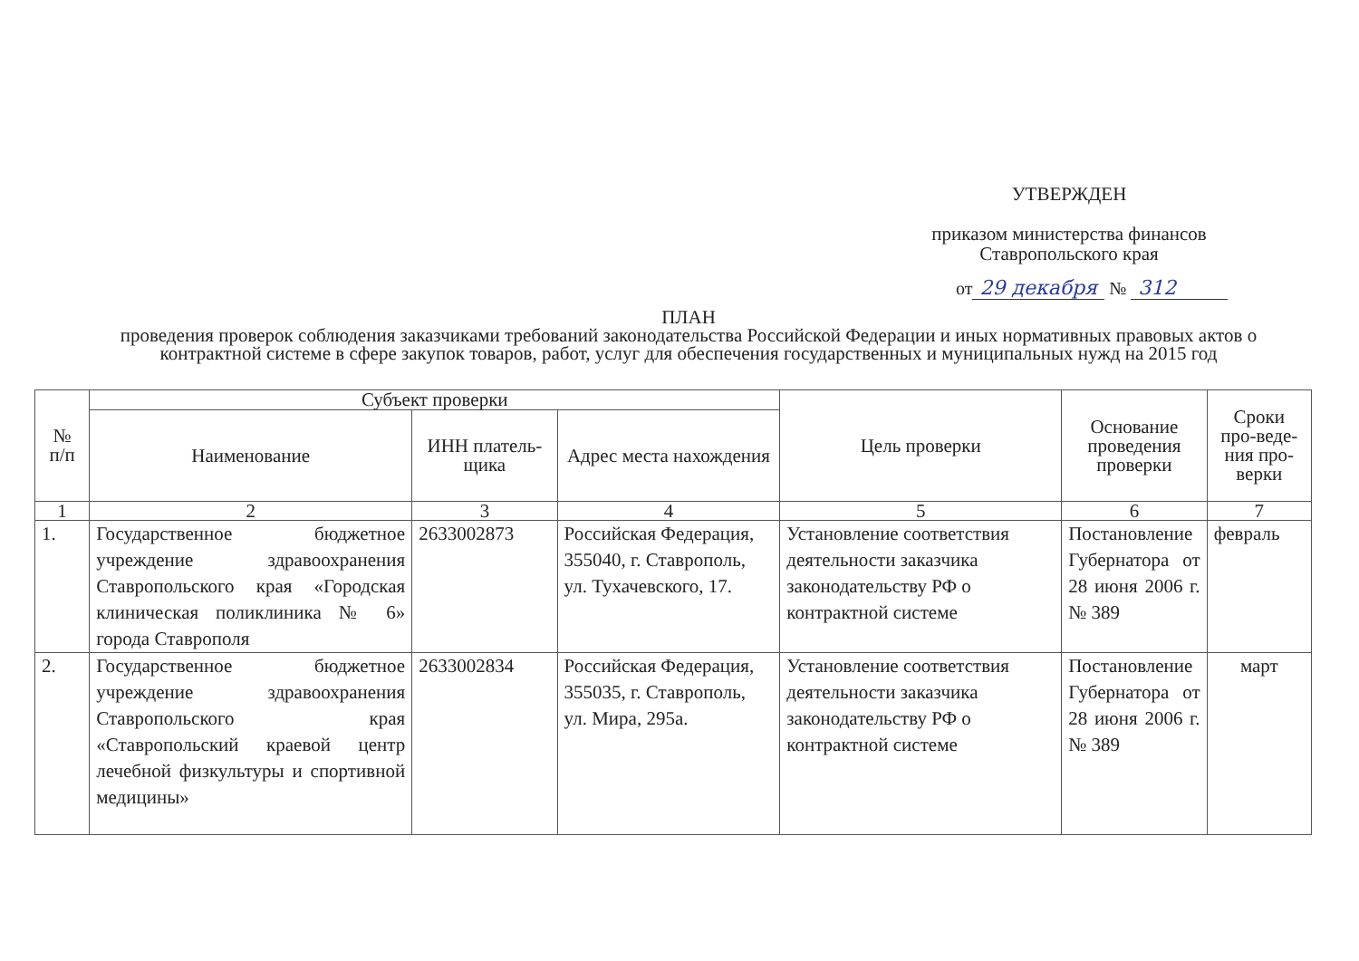УТВЕРЖДЕН
приказом министерства финансов
Ставропольского края
от 29 декабря № 312
ПЛАН
проведения проверок соблюдения заказчиками требований законодательства Российской Федерации и иных нормативных правовых актов о контрактной системе в сфере закупок товаров, работ, услуг для обеспечения государственных и муниципальных нужд на 2015 год
| № п/п | Субъект проверки | | | Цель проверки | Основание проведения проверки | Сроки про-веде-ния про-верки |
| --- | --- | --- | --- | --- | --- | --- |
| | Наименование | ИНН платель-щика | Адрес места нахождения | | | |
| 1 | 2 | 3 | 4 | 5 | 6 | 7 |
| 1. | Государственное бюджетное учреждение здравоохранения Ставропольского края «Городская клиническая поликлиника № 6» города Ставрополя | 2633002873 | Российская Федерация, 355040, г. Ставрополь, ул. Тухачевского, 17. | Установление соответствия деятельности заказчика законодательству РФ о контрактной системе | Постановление Губернатора от 28 июня 2006 г. № 389 | февраль |
| 2. | Государственное бюджетное учреждение здравоохранения Ставропольского края «Ставропольский краевой центр лечебной физкультуры и спортивной медицины» | 2633002834 | Российская Федерация, 355035, г. Ставрополь, ул. Мира, 295а. | Установление соответствия деятельности заказчика законодательству РФ о контрактной системе | Постановление Губернатора от 28 июня 2006 г. № 389 | март |